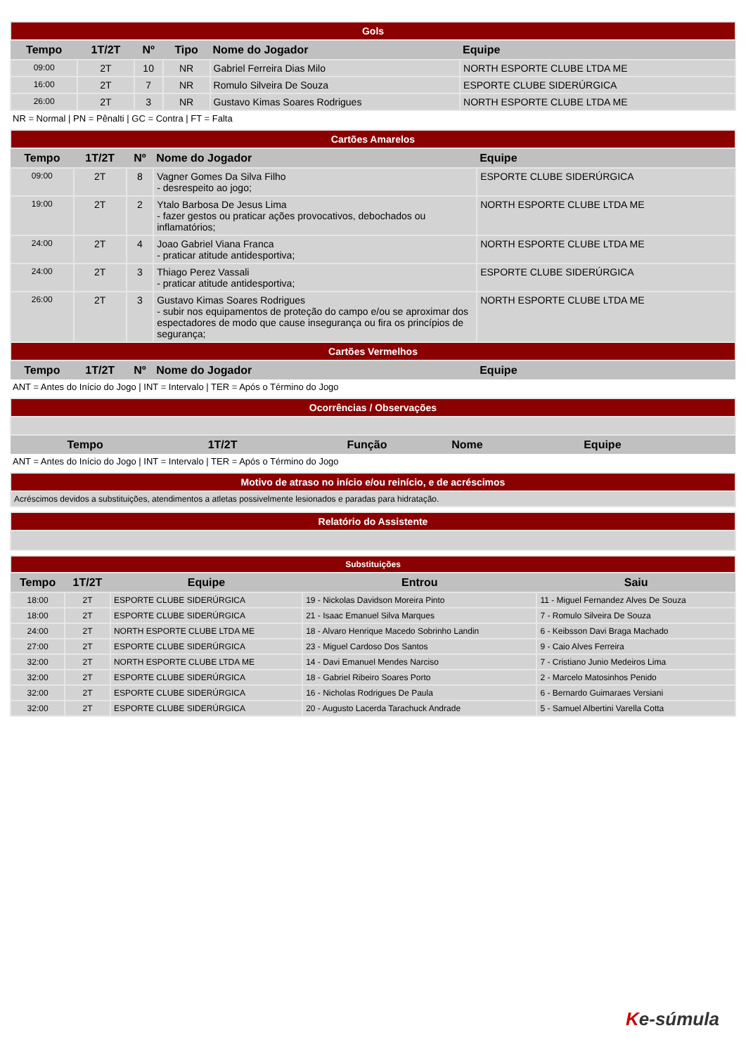| Gols | | | | | |
| Tempo | 1T/2T | Nº | Tipo | Nome do Jogador | Equipe |
| 09:00 | 2T | 10 | NR | Gabriel Ferreira Dias Milo | NORTH ESPORTE CLUBE LTDA ME |
| 16:00 | 2T | 7 | NR | Romulo Silveira De Souza | ESPORTE CLUBE SIDERÚRGICA |
| 26:00 | 2T | 3 | NR | Gustavo Kimas Soares Rodrigues | NORTH ESPORTE CLUBE LTDA ME |
NR = Normal | PN = Pênalti | GC = Contra | FT = Falta
| Cartões Amarelos | | | | |
| Tempo | 1T/2T | Nº | Nome do Jogador | Equipe |
| 09:00 | 2T | 8 | Vagner Gomes Da Silva Filho - desrespeito ao jogo; | ESPORTE CLUBE SIDERÚRGICA |
| 19:00 | 2T | 2 | Ytalo Barbosa De Jesus Lima - fazer gestos ou praticar ações provocativos, debochados ou inflamatórios; | NORTH ESPORTE CLUBE LTDA ME |
| 24:00 | 2T | 4 | Joao Gabriel Viana Franca - praticar atitude antidesportiva; | NORTH ESPORTE CLUBE LTDA ME |
| 24:00 | 2T | 3 | Thiago Perez Vassali - praticar atitude antidesportiva; | ESPORTE CLUBE SIDERÚRGICA |
| 26:00 | 2T | 3 | Gustavo Kimas Soares Rodrigues - subir nos equipamentos de proteção do campo e/ou se aproximar dos espectadores de modo que cause insegurança ou fira os princípios de segurança; | NORTH ESPORTE CLUBE LTDA ME |
| Cartões Vermelhos | | | | |
| Tempo | 1T/2T | Nº | Nome do Jogador | Equipe |
ANT = Antes do Início do Jogo | INT = Intervalo | TER = Após o Término do Jogo
| Ocorrências / Observações | | | | |
| Tempo | 1T/2T | Função | Nome | Equipe |
ANT = Antes do Início do Jogo | INT = Intervalo | TER = Após o Término do Jogo
| Motivo de atraso no início e/ou reinício, e de acréscimos |
| Acréscimos devidos a substituições, atendimentos a atletas possivelmente lesionados e paradas para hidratação. |
| Relatório do Assistente |
| Substituições | | | | |
| Tempo | 1T/2T | Equipe | Entrou | Saiu |
| 18:00 | 2T | ESPORTE CLUBE SIDERÚRGICA | 19 - Nickolas Davidson Moreira Pinto | 11 - Miguel Fernandez Alves De Souza |
| 18:00 | 2T | ESPORTE CLUBE SIDERÚRGICA | 21 - Isaac Emanuel Silva Marques | 7 - Romulo Silveira De Souza |
| 24:00 | 2T | NORTH ESPORTE CLUBE LTDA ME | 18 - Alvaro Henrique Macedo Sobrinho Landin | 6 - Keibsson Davi Braga Machado |
| 27:00 | 2T | ESPORTE CLUBE SIDERÚRGICA | 23 - Miguel Cardoso Dos Santos | 9 - Caio Alves Ferreira |
| 32:00 | 2T | NORTH ESPORTE CLUBE LTDA ME | 14 - Davi Emanuel Mendes Narciso | 7 - Cristiano Junio Medeiros Lima |
| 32:00 | 2T | ESPORTE CLUBE SIDERÚRGICA | 18 - Gabriel Ribeiro Soares Porto | 2 - Marcelo Matosinhos Penido |
| 32:00 | 2T | ESPORTE CLUBE SIDERÚRGICA | 16 - Nicholas Rodrigues De Paula | 6 - Bernardo Guimaraes Versiani |
| 32:00 | 2T | ESPORTE CLUBE SIDERÚRGICA | 20 - Augusto Lacerda Tarachuck Andrade | 5 - Samuel Albertini Varella Cotta |
Ke-súmula